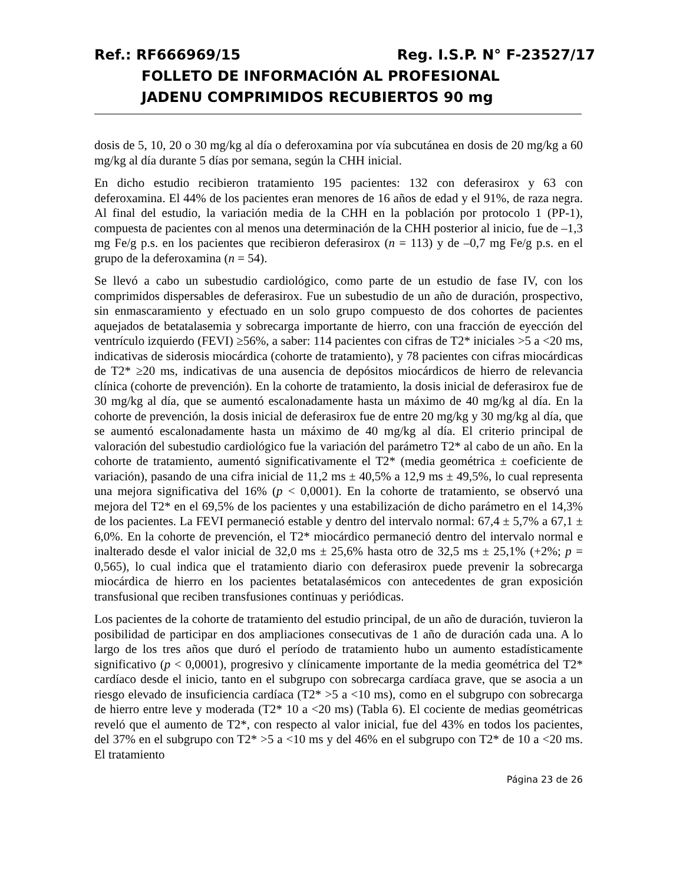Ref.: RF666969/15 Reg. I.S.P. N° F-23527/17
FOLLETO DE INFORMACIÓN AL PROFESIONAL
JADENU COMPRIMIDOS RECUBIERTOS 90 mg
dosis de 5, 10, 20 o 30 mg/kg al día o deferoxamina por vía subcutánea en dosis de 20 mg/kg a 60 mg/kg al día durante 5 días por semana, según la CHH inicial.
En dicho estudio recibieron tratamiento 195 pacientes: 132 con deferasirox y 63 con deferoxamina. El 44% de los pacientes eran menores de 16 años de edad y el 91%, de raza negra. Al final del estudio, la variación media de la CHH en la población por protocolo 1 (PP-1), compuesta de pacientes con al menos una determinación de la CHH posterior al inicio, fue de –1,3 mg Fe/g p.s. en los pacientes que recibieron deferasirox (n = 113) y de –0,7 mg Fe/g p.s. en el grupo de la deferoxamina (n = 54).
Se llevó a cabo un subestudio cardiológico, como parte de un estudio de fase IV, con los comprimidos dispersables de deferasirox. Fue un subestudio de un año de duración, prospectivo, sin enmascaramiento y efectuado en un solo grupo compuesto de dos cohortes de pacientes aquejados de betatalasemia y sobrecarga importante de hierro, con una fracción de eyección del ventrículo izquierdo (FEVI) ≥56%, a saber: 114 pacientes con cifras de T2* iniciales >5 a <20 ms, indicativas de siderosis miocárdica (cohorte de tratamiento), y 78 pacientes con cifras miocárdicas de T2* ≥20 ms, indicativas de una ausencia de depósitos miocárdicos de hierro de relevancia clínica (cohorte de prevención). En la cohorte de tratamiento, la dosis inicial de deferasirox fue de 30 mg/kg al día, que se aumentó escalonadamente hasta un máximo de 40 mg/kg al día. En la cohorte de prevención, la dosis inicial de deferasirox fue de entre 20 mg/kg y 30 mg/kg al día, que se aumentó escalonadamente hasta un máximo de 40 mg/kg al día. El criterio principal de valoración del subestudio cardiológico fue la variación del parámetro T2* al cabo de un año. En la cohorte de tratamiento, aumentó significativamente el T2* (media geométrica ± coeficiente de variación), pasando de una cifra inicial de 11,2 ms ± 40,5% a 12,9 ms ± 49,5%, lo cual representa una mejora significativa del 16% (p < 0,0001). En la cohorte de tratamiento, se observó una mejora del T2* en el 69,5% de los pacientes y una estabilización de dicho parámetro en el 14,3% de los pacientes. La FEVI permaneció estable y dentro del intervalo normal: 67,4 ± 5,7% a 67,1 ± 6,0%. En la cohorte de prevención, el T2* miocárdico permaneció dentro del intervalo normal e inalterado desde el valor inicial de 32,0 ms ± 25,6% hasta otro de 32,5 ms ± 25,1% (+2%; p = 0,565), lo cual indica que el tratamiento diario con deferasirox puede prevenir la sobrecarga miocárdica de hierro en los pacientes betatalasémicos con antecedentes de gran exposición transfusional que reciben transfusiones continuas y periódicas.
Los pacientes de la cohorte de tratamiento del estudio principal, de un año de duración, tuvieron la posibilidad de participar en dos ampliaciones consecutivas de 1 año de duración cada una. A lo largo de los tres años que duró el período de tratamiento hubo un aumento estadísticamente significativo (p < 0,0001), progresivo y clínicamente importante de la media geométrica del T2* cardíaco desde el inicio, tanto en el subgrupo con sobrecarga cardíaca grave, que se asocia a un riesgo elevado de insuficiencia cardíaca (T2* >5 a <10 ms), como en el subgrupo con sobrecarga de hierro entre leve y moderada (T2* 10 a <20 ms) (Tabla 6). El cociente de medias geométricas reveló que el aumento de T2*, con respecto al valor inicial, fue del 43% en todos los pacientes, del 37% en el subgrupo con T2* >5 a <10 ms y del 46% en el subgrupo con T2* de 10 a <20 ms. El tratamiento
Página 23 de 26